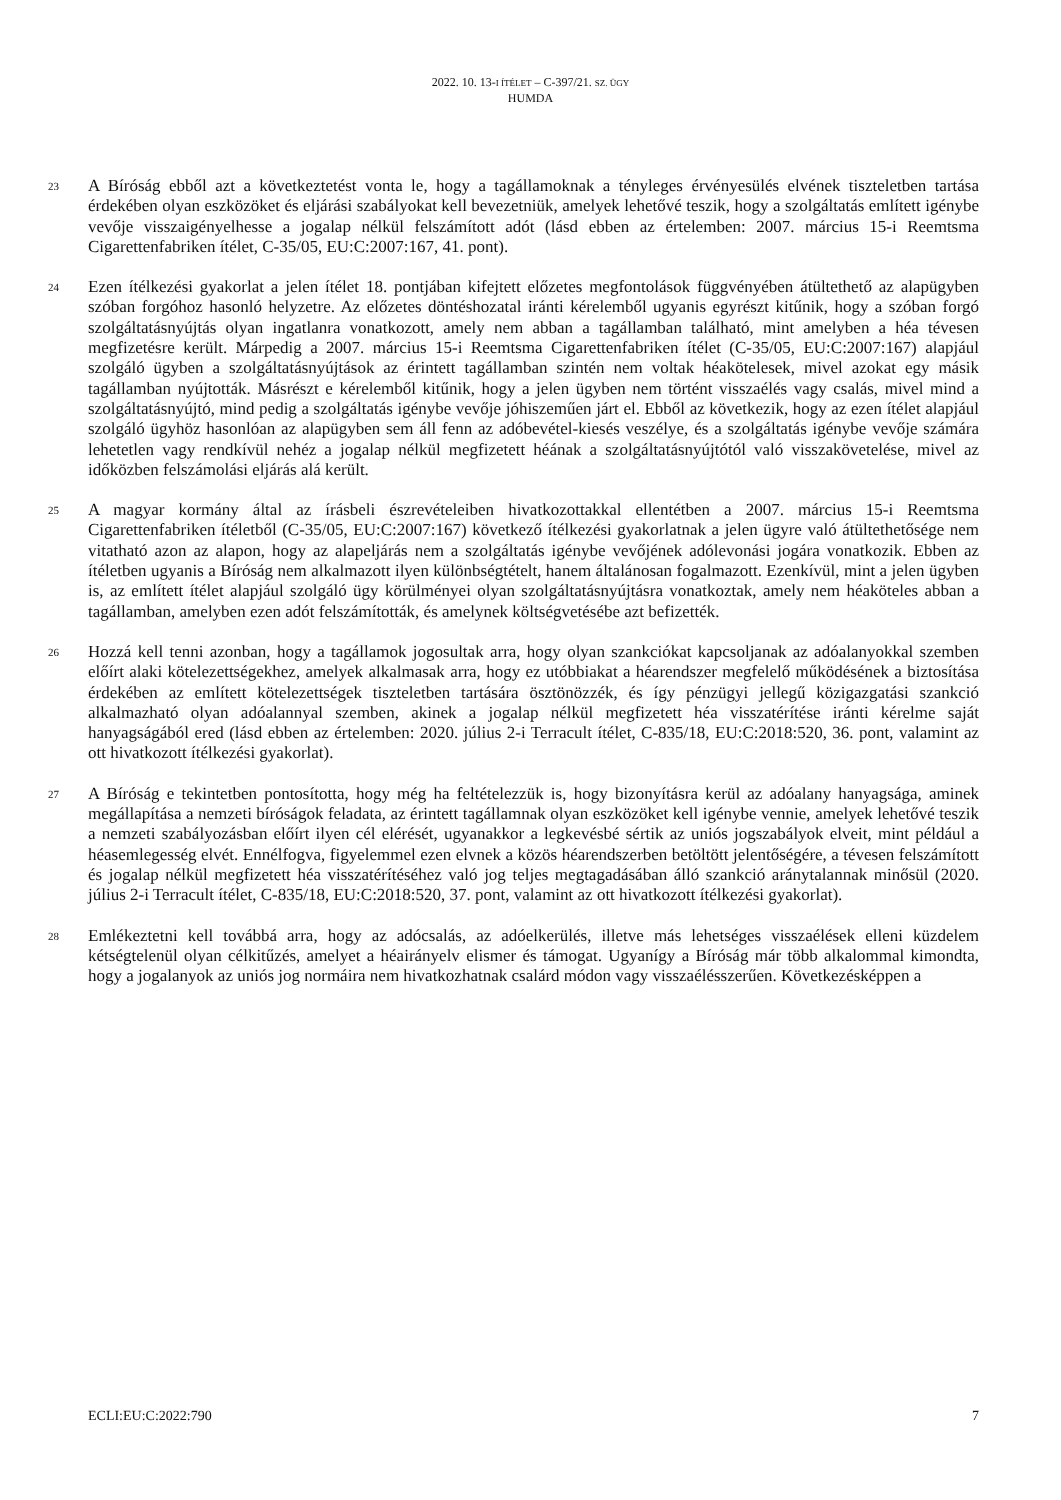2022. 10. 13-I ÍTÉLET – C-397/21. SZ. ÜGY
HUMDA
23
A Bíróság ebből azt a következtetést vonta le, hogy a tagállamoknak a tényleges érvényesülés elvének tiszteletben tartása érdekében olyan eszközöket és eljárási szabályokat kell bevezetniük, amelyek lehetővé teszik, hogy a szolgáltatás említett igénybe vevője visszaigényelhesse a jogalap nélkül felszámított adót (lásd ebben az értelemben: 2007. március 15-i Reemtsma Cigarettenfabriken ítélet, C-35/05, EU:C:2007:167, 41. pont).
24
Ezen ítélkezési gyakorlat a jelen ítélet 18. pontjában kifejtett előzetes megfontolások függvényében átültethető az alapügyben szóban forgóhoz hasonló helyzetre. Az előzetes döntéshozatal iránti kérelemből ugyanis egyrészt kitűnik, hogy a szóban forgó szolgáltatásnyújtás olyan ingatlanra vonatkozott, amely nem abban a tagállamban található, mint amelyben a héa tévesen megfizetésre került. Márpedig a 2007. március 15-i Reemtsma Cigarettenfabriken ítélet (C-35/05, EU:C:2007:167) alapjául szolgáló ügyben a szolgáltatásnyújtások az érintett tagállamban szintén nem voltak héakötelesek, mivel azokat egy másik tagállamban nyújtották. Másrészt e kérelemből kitűnik, hogy a jelen ügyben nem történt visszaélés vagy csalás, mivel mind a szolgáltatásnyújtó, mind pedig a szolgáltatás igénybe vevője jóhiszeműen járt el. Ebből az következik, hogy az ezen ítélet alapjául szolgáló ügyhöz hasonlóan az alapügyben sem áll fenn az adóbevétel-kiesés veszélye, és a szolgáltatás igénybe vevője számára lehetetlen vagy rendkívül nehéz a jogalap nélkül megfizetett héának a szolgáltatásnyújtótól való visszakövetelése, mivel az időközben felszámolási eljárás alá került.
25
A magyar kormány által az írásbeli észrevételeiben hivatkozottakkal ellentétben a 2007. március 15-i Reemtsma Cigarettenfabriken ítéletből (C-35/05, EU:C:2007:167) következő ítélkezési gyakorlatnak a jelen ügyre való átültethetősége nem vitatható azon az alapon, hogy az alapeljárás nem a szolgáltatás igénybe vevőjének adólevonási jogára vonatkozik. Ebben az ítéletben ugyanis a Bíróság nem alkalmazott ilyen különbségtételt, hanem általánosan fogalmazott. Ezenkívül, mint a jelen ügyben is, az említett ítélet alapjául szolgáló ügy körülményei olyan szolgáltatásnyújtásra vonatkoztak, amely nem héaköteles abban a tagállamban, amelyben ezen adót felszámították, és amelynek költségvetésébe azt befizették.
26
Hozzá kell tenni azonban, hogy a tagállamok jogosultak arra, hogy olyan szankciókat kapcsoljanak az adóalanyokkal szemben előírt alaki kötelezettségekhez, amelyek alkalmasak arra, hogy ez utóbbiakat a héarendszer megfelelő működésének a biztosítása érdekében az említett kötelezettségek tiszteletben tartására ösztönözzék, és így pénzügyi jellegű közigazgatási szankció alkalmazható olyan adóalannyal szemben, akinek a jogalap nélkül megfizetett héa visszatérítése iránti kérelme saját hanyagságából ered (lásd ebben az értelemben: 2020. július 2-i Terracult ítélet, C-835/18, EU:C:2018:520, 36. pont, valamint az ott hivatkozott ítélkezési gyakorlat).
27
A Bíróság e tekintetben pontosította, hogy még ha feltételezzük is, hogy bizonyításra kerül az adóalany hanyagsága, aminek megállapítása a nemzeti bíróságok feladata, az érintett tagállamnak olyan eszközöket kell igénybe vennie, amelyek lehetővé teszik a nemzeti szabályozásban előírt ilyen cél elérését, ugyanakkor a legkevésbé sértik az uniós jogszabályok elveit, mint például a héasemlegesség elvét. Ennélfogva, figyelemmel ezen elvnek a közös héarendszerben betöltött jelentőségére, a tévesen felszámított és jogalap nélkül megfizetett héa visszatérítéséhez való jog teljes megtagadásában álló szankció aránytalannak minősül (2020. július 2-i Terracult ítélet, C-835/18, EU:C:2018:520, 37. pont, valamint az ott hivatkozott ítélkezési gyakorlat).
28
Emlékeztetni kell továbbá arra, hogy az adócsalás, az adóelkerülés, illetve más lehetséges visszaélések elleni küzdelem kétségtelenül olyan célkitűzés, amelyet a héairányelv elismer és támogat. Ugyanígy a Bíróság már több alkalommal kimondta, hogy a jogalanyok az uniós jog normáira nem hivatkozhatnak csalárd módon vagy visszaélésszerűen. Következésképpen a
ECLI:EU:C:2022:790 7